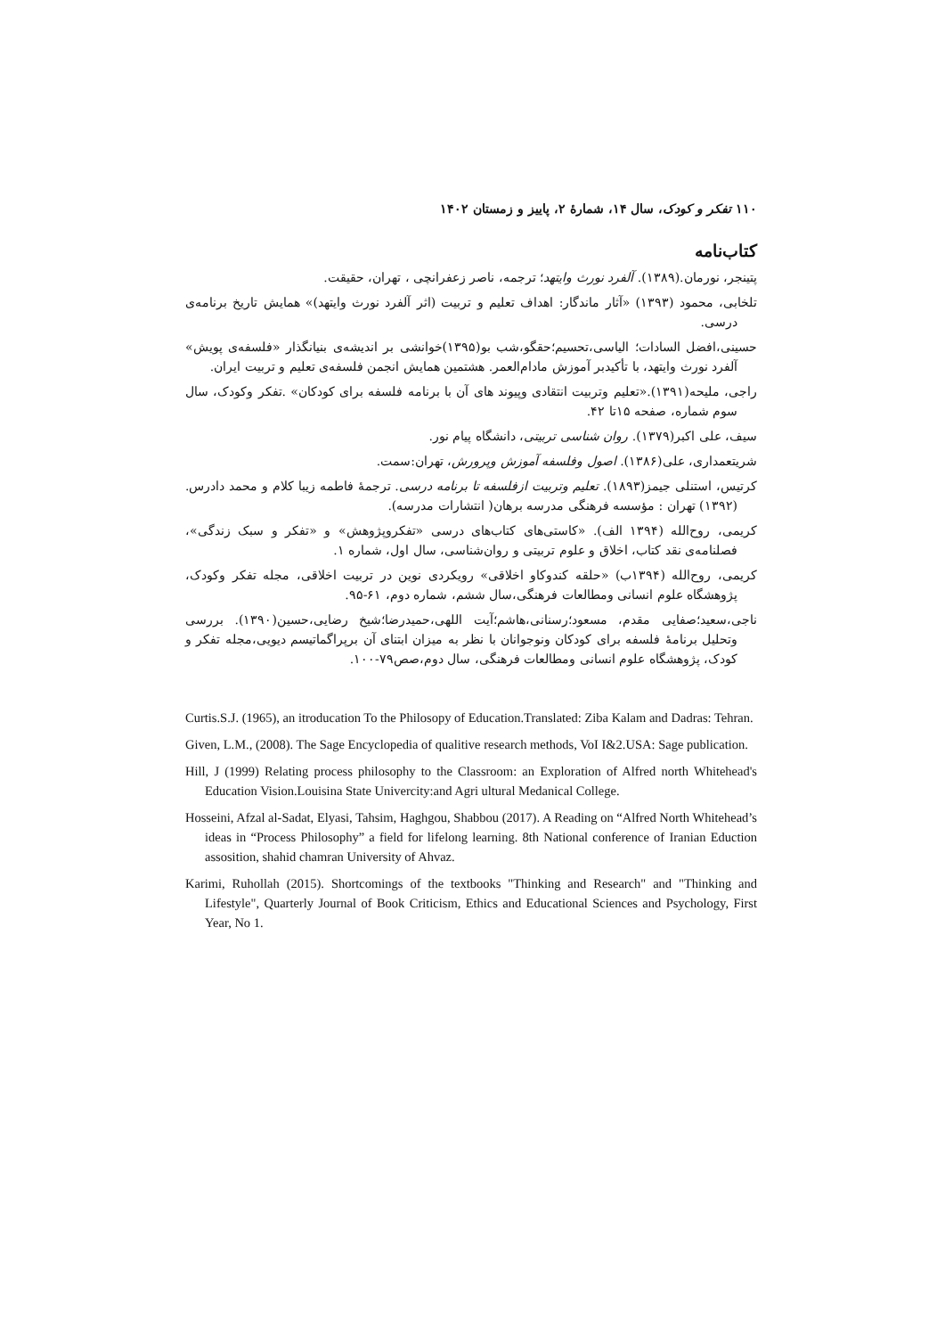۱۱۰ تفکر و کودک، سال ۱۴، شمارهٔ ۲، پاییز و زمستان ۱۴۰۲
کتاب‌نامه
پتینجر، نورمان.(۱۳۸۹). آلفرد نورث وایتهد؛ ترجمه، ناصر زعفرانچی ، تهران، حقیقت.
تلخابی، محمود (۱۳۹۳) «آثار ماندگار: اهداف تعلیم و تربیت (اثر آلفرد نورث وایتهد)» همایش تاریخ برنامه‌ی درسی.
حسینی،افضل السادات؛ الیاسی،تحسیم؛حقگو،شب بو(۱۳۹۵)خوانشی بر اندیشه‌ی بنیانگذار «فلسفه‌ی پویش» آلفرد نورث وایتهد، با تأکیدبر آموزش مادام‌العمر. هشتمین همایش انجمن فلسفه‌ی تعلیم و تربیت ایران.
راجی، ملیحه(۱۳۹۱).«تعلیم وتربیت انتقادی وپیوند های آن با برنامه فلسفه برای کودکان» .تفکر وکودک، سال سوم شماره، صفحه ۱۵تا ۴۲.
سیف، علی اکبر(۱۳۷۹). روان شناسی تربیتی، دانشگاه پیام نور.
شریتعمداری، علی(۱۳۸۶). اصول وفلسفه آموزش وپرورش، تهران:سمت.
کرتیس، استنلی جیمز(۱۸۹۳). تعلیم وتربیت ازفلسفه تا برنامه درسی. ترجمهٔ فاطمه زیبا کلام و محمد دادرس. (۱۳۹۲) تهران : مؤسسه فرهنگی مدرسه برهان( انتشارات مدرسه).
کریمی، روح‌الله (۱۳۹۴ الف). «کاستی‌های کتاب‌های درسی «تفکروپژوهش» و «تفکر و سبک زندگی»، فصلنامه‌ی نقد کتاب، اخلاق و علوم تربیتی و روان‌شناسی، سال اول، شماره ۱.
کریمی، روح‌الله (۱۳۹۴ب) «حلقه کندوکاو اخلاقی» رویکردی نوین در تربیت اخلاقی، مجله تفکر وکودک، پژوهشگاه علوم انسانی ومطالعات فرهنگی،سال ششم، شماره دوم، ۶۱-۹۵.
ناجی،سعید؛صفایی مقدم، مسعود؛رسنانی،هاشم؛آیت اللهی،حمیدرضا؛شیخ رضایی،حسین(۱۳۹۰). بررسی وتحلیل برنامهٔ فلسفه برای کودکان ونوجوانان با نظر به میزان ابتنای آن برپراگماتیسم دیویی،مجله تفکر و کودک، پژوهشگاه علوم انسانی ومطالعات فرهنگی، سال دوم،صص۷۹-۱۰۰.
Curtis.S.J. (1965), an itroducation To the Philosopy of Education.Translated: Ziba Kalam and Dadras: Tehran.
Given, L.M., (2008). The Sage Encyclopedia of qualitive research methods, VoI I&2.USA: Sage publication.
Hill, J (1999) Relating process philosophy to the Classroom: an Exploration of Alfred north Whitehead's Education Vision.Louisina State Univercity:and Agri ultural Medanical College.
Hosseini, Afzal al-Sadat, Elyasi, Tahsim, Haghgou, Shabbou (2017). A Reading on “Alfred North Whitehead’s ideas in “Process Philosophy” a field for lifelong learning. 8th National conference of Iranian Eduction assosition, shahid chamran University of Ahvaz.
Karimi, Ruhollah (2015). Shortcomings of the textbooks "Thinking and Research" and "Thinking and Lifestyle", Quarterly Journal of Book Criticism, Ethics and Educational Sciences and Psychology, First Year, No 1.